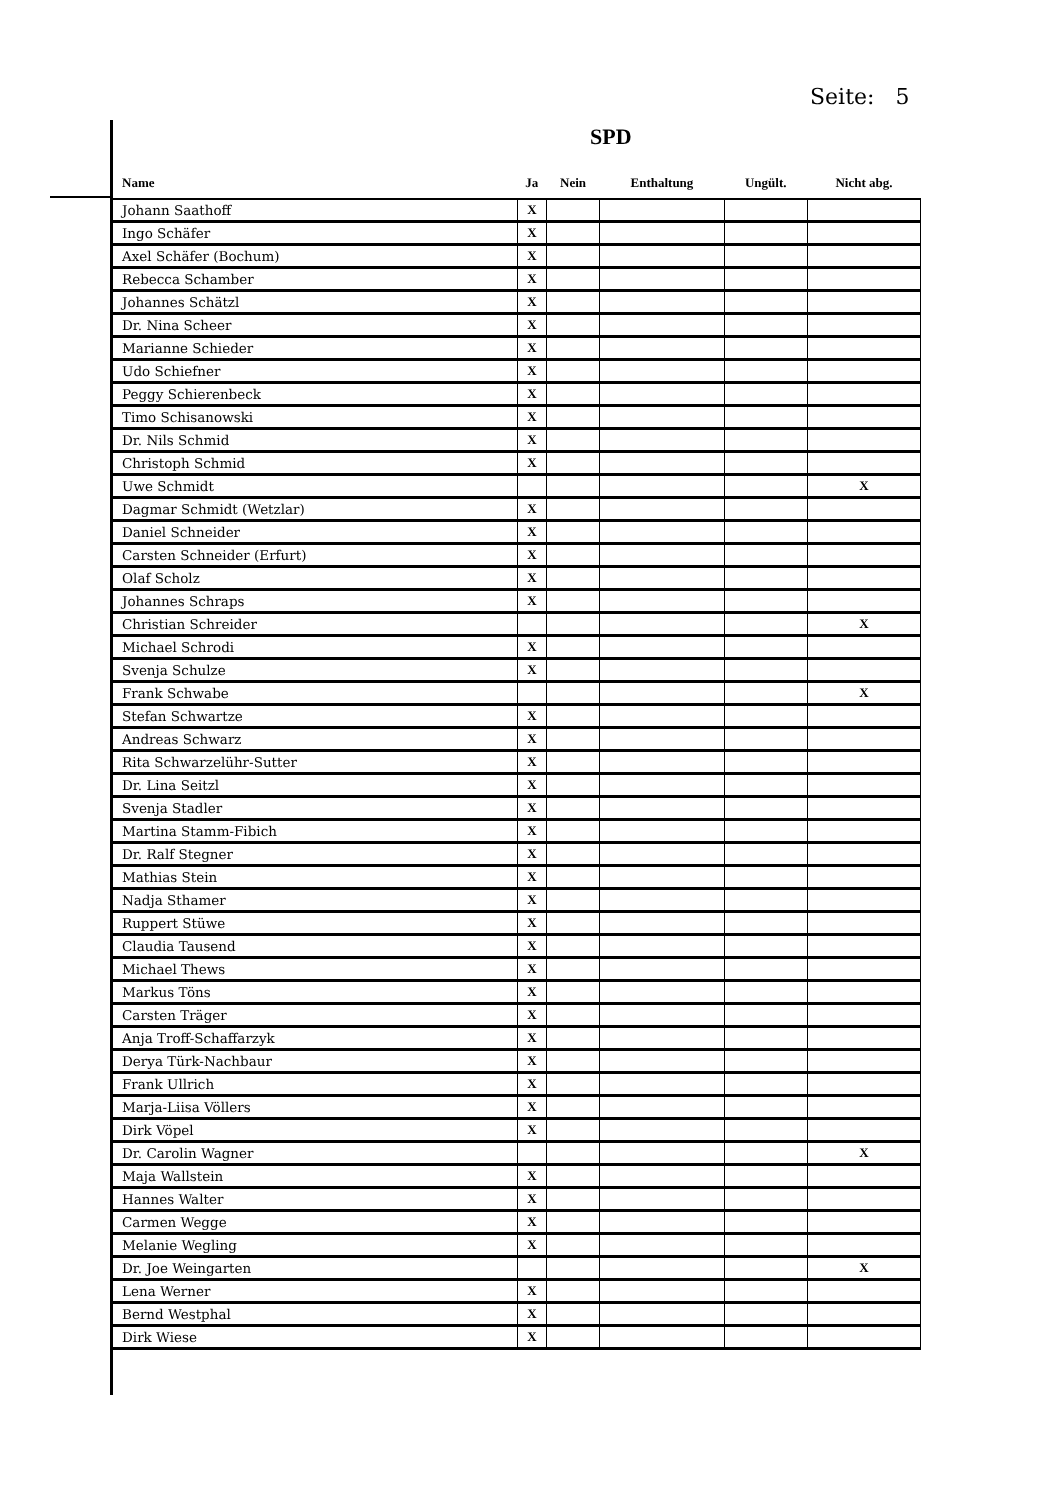Seite: 5
SPD
| Name | Ja | Nein | Enthaltung | Ungült. | Nicht abg. |
| --- | --- | --- | --- | --- | --- |
| Johann Saathoff | X | | | | |
| Ingo Schäfer | X | | | | |
| Axel Schäfer (Bochum) | X | | | | |
| Rebecca Schamber | X | | | | |
| Johannes Schätzl | X | | | | |
| Dr. Nina Scheer | X | | | | |
| Marianne Schieder | X | | | | |
| Udo Schiefner | X | | | | |
| Peggy Schierenbeck | X | | | | |
| Timo Schisanowski | X | | | | |
| Dr. Nils Schmid | X | | | | |
| Christoph Schmid | X | | | | |
| Uwe Schmidt | | | | | X |
| Dagmar Schmidt (Wetzlar) | X | | | | |
| Daniel Schneider | X | | | | |
| Carsten Schneider (Erfurt) | X | | | | |
| Olaf Scholz | X | | | | |
| Johannes Schraps | X | | | | |
| Christian Schreider | | | | | X |
| Michael Schrodi | X | | | | |
| Svenja Schulze | X | | | | |
| Frank Schwabe | | | | | X |
| Stefan Schwartze | X | | | | |
| Andreas Schwarz | X | | | | |
| Rita Schwarzelühr-Sutter | X | | | | |
| Dr. Lina Seitzl | X | | | | |
| Svenja Stadler | X | | | | |
| Martina Stamm-Fibich | X | | | | |
| Dr. Ralf Stegner | X | | | | |
| Mathias Stein | X | | | | |
| Nadja Sthamer | X | | | | |
| Ruppert Stüwe | X | | | | |
| Claudia Tausend | X | | | | |
| Michael Thews | X | | | | |
| Markus Töns | X | | | | |
| Carsten Träger | X | | | | |
| Anja Troff-Schaffarzyk | X | | | | |
| Derya Türk-Nachbaur | X | | | | |
| Frank Ullrich | X | | | | |
| Marja-Liisa Völlers | X | | | | |
| Dirk Vöpel | X | | | | |
| Dr. Carolin Wagner | | | | | X |
| Maja Wallstein | X | | | | |
| Hannes Walter | X | | | | |
| Carmen Wegge | X | | | | |
| Melanie Wegling | X | | | | |
| Dr. Joe Weingarten | | | | | X |
| Lena Werner | X | | | | |
| Bernd Westphal | X | | | | |
| Dirk Wiese | X | | | | |